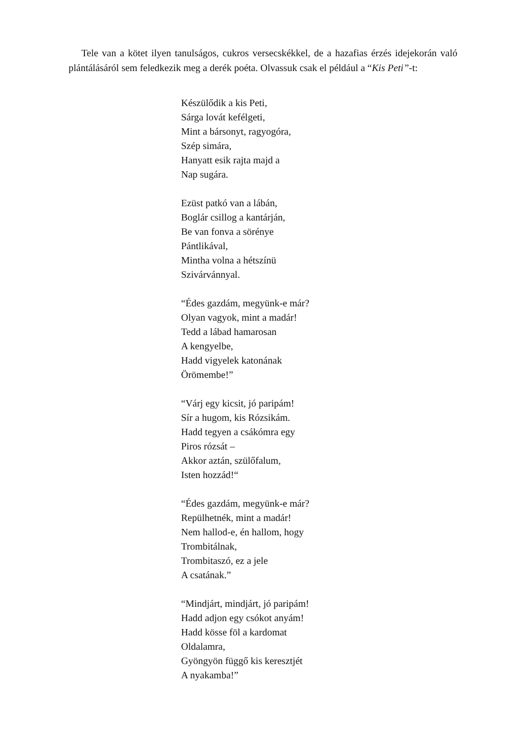Tele van a kötet ilyen tanulságos, cukros versecskékkel, de a hazafias érzés idejekorán való plántálásáról sem feledkezik meg a derék poéta. Olvassuk csak el például a “Kis Peti”-t:
Készülődik a kis Peti,
Sárga lovát kefélgeti,
Mint a bársonyt, ragyogóra,
Szép simára,
Hanyatt esik rajta majd a
Nap sugára.
Ezüst patkó van a lábán,
Boglár csillog a kantárján,
Be van fonva a sörénye
Pántlikával,
Mintha volna a hétszínü
Szivárvánnyal.
“Édes gazdám, megyünk-e már?
Olyan vagyok, mint a madár!
Tedd a lábad hamarosan
A kengyelbe,
Hadd vigyelek katonának
Örömembe!”
“Várj egy kicsit, jó paripám!
Sír a hugom, kis Rózsikám.
Hadd tegyen a csákómra egy
Piros rózsát –
Akkor aztán, szülőfalum,
Isten hozzád!“
“Édes gazdám, megyünk-e már?
Repülhetnék, mint a madár!
Nem hallod-e, én hallom, hogy
Trombitálnak,
Trombitaszó, ez a jele
A csatának.”
“Mindjárt, mindjárt, jó paripám!
Hadd adjon egy csókot anyám!
Hadd kösse föl a kardomat
Oldalamra,
Gyöngyön függő kis keresztjét
A nyakamba!”